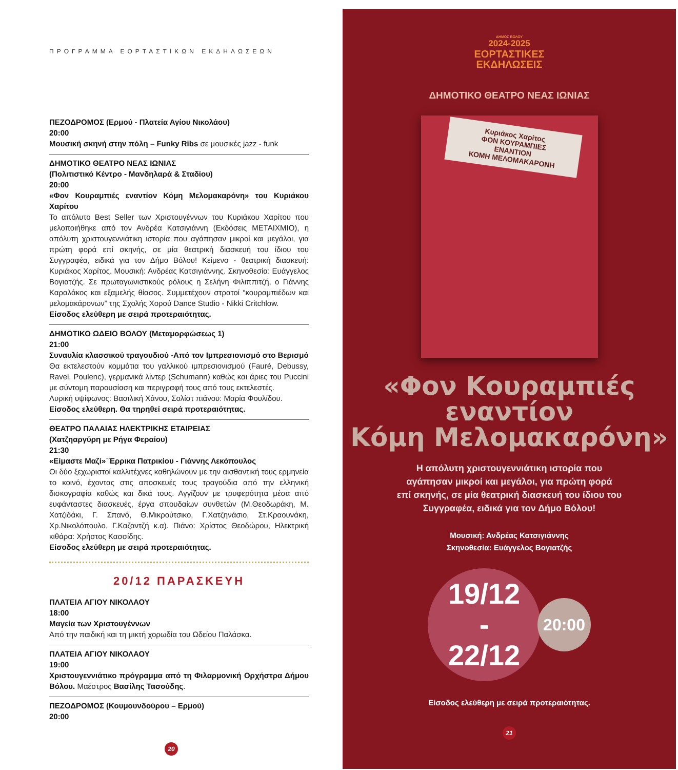ΠΡΟΓΡΑΜΜΑ ΕΟΡΤΑΣΤΙΚΩΝ ΕΚΔΗΛΩΣΕΩΝ
ΠΕΖΟΔΡΟΜΟΣ (Ερμού - Πλατεία Αγίου Νικολάου)
20:00
Μουσική σκηνή στην πόλη – Funky Ribs σε μουσικές jazz - funk
ΔΗΜΟΤΙΚΟ ΘΕΑΤΡΟ ΝΕΑΣ ΙΩΝΙΑΣ
(Πολιτιστικό Κέντρο - Μανδηλαρά & Σταδίου)
20:00
«Φον Κουραμπιές εναντίον Κόμη Μελομακαρόνη» του Κυριάκου Χαρίτου
Το απόλυτο Best Seller των Χριστουγέννων του Κυριάκου Χαρίτου που μελοποιήθηκε από τον Ανδρέα Κατσιγιάννη (Εκδόσεις ΜΕΤΑΙΧΜΙΟ), η απόλυτη χριστουγεννιάτικη ιστορία που αγάπησαν μικροί και μεγάλοι, για πρώτη φορά επί σκηνής, σε μία θεατρική διασκευή του ίδιου του Συγγραφέα, ειδικά για τον Δήμο Βόλου! Κείμενο - θεατρική διασκευή: Κυριάκος Χαρίτος. Μουσική: Ανδρέας Κατσιγιάννης. Σκηνοθεσία: Ευάγγελος Βογιατζής. Σε πρωταγωνιστικούς ρόλους η Σελήνη Φιλιππιτζή, ο Γιάννης Καραλάκος και εξαμελής θίασος. Συμμετέχουν στρατοί “κουραμπιέδων και μελομακάρονων” της Σχολής Χορού Dance Studio - Nikki Critchlow.
Είσοδος ελεύθερη με σειρά προτεραιότητας.
ΔΗΜΟΤΙΚΟ ΩΔΕΙΟ ΒΟΛΟΥ (Μεταμορφώσεως 1)
21:00
Συναυλία κλασσικού τραγουδιού -Από τον Ιμπρεσιονισμό στο Βερισμό
Θα εκτελεστούν κομμάτια του γαλλικού ιμπρεσιονισμού (Fauré, Debussy, Ravel, Poulenc), γερμανικά λίντερ (Schumann) καθώς και άριες του Puccini με σύντομη παρουσίαση και περιγραφή τους από τους εκτελεστές.
Λυρική υψίφωνος: Βασιλική Χάνου, Σολίστ πιάνου: Μαρία Φουλίδου.
Είσοδος ελεύθερη. Θα τηρηθεί σειρά προτεραιότητας.
ΘΕΑΤΡΟ ΠΑΛΑΙΑΣ ΗΛΕΚΤΡΙΚΗΣ ΕΤΑΙΡΕΙΑΣ
(Χατζηαργύρη με Ρήγα Φεραίου)
21:30
«Είμαστε Μαζί»΄Έρρικα Πατρικίου - Γιάννης Λεκόπουλος
Οι δύο ξεχωριστοί καλλιτέχνες καθηλώνουν με την αισθαντική τους ερμηνεία το κοινό, έχοντας στις αποσκευές τους τραγούδια από την ελληνική δισκογραφία καθώς και δικά τους. Αγγίζουν με τρυφερότητα μέσα από ευφάνταστες διασκευές, έργα σπουδαίων συνθετών (Μ.Θεοδωράκη, Μ. Χατζιδάκι, Γ. Σπανό, Θ.Μικρούτσικο, Γ.Χατζηνάσιο, Στ.Κραουνάκη, Χρ.Νικολόπουλο, Γ.Καζαντζή κ.α). Πιάνο: Χρίστος Θεοδώρου, Ηλεκτρική κιθάρα: Χρήστος Κασσίδης.
Είσοδος ελεύθερη με σειρά προτεραιότητας.
20/12 ΠΑΡΑΣΚΕΥΗ
ΠΛΑΤΕΙΑ ΑΓΙΟΥ ΝΙΚΟΛΑΟΥ
18:00
Μαγεία των Χριστουγέννων
Από την παιδική και τη μικτή χορωδία του Ωδείου Παλάσκα.
ΠΛΑΤΕΙΑ ΑΓΙΟΥ ΝΙΚΟΛΑΟΥ
19:00
Χριστουγεννιάτικο πρόγραμμα από τη Φιλαρμονική Ορχήστρα Δήμου Βόλου. Μαέστρος Βασίλης Τασούδης.
ΠΕΖΟΔΡΟΜΟΣ (Κουμουνδούρου – Ερμού)
20:00
20
ΔΗΜΟΣ ΒΟΛΟΥ
2024-2025
ΕΟΡΤΑΣΤΙΚΕΣ
ΕΚΔΗΛΩΣΕΙΣ
ΔΗΜΟΤΙΚΟ ΘΕΑΤΡΟ ΝΕΑΣ ΙΩΝΙΑΣ
Κυριάκος Χαρίτος
ΦΟΝ ΚΟΥΡΑΜΠΙΕΣ
ΕΝΑΝΤΙΟΝ
ΚΟΜΗ ΜΕΛΟΜΑΚΑΡΟΝΗ
«Φον Κουραμπιές
εναντίον
Κόμη Μελομακαρόνη»
Η απόλυτη χριστουγεννιάτικη ιστορία που
αγάπησαν μικροί και μεγάλοι, για πρώτη φορά
επί σκηνής, σε μία θεατρική διασκευή του ίδιου του
Συγγραφέα, ειδικά για τον Δήμο Βόλου!
Μουσική: Ανδρέας Κατσιγιάννης
Σκηνοθεσία: Ευάγγελος Βογιατζής
19/12
-
22/12
20:00
Είσοδος ελεύθερη με σειρά προτεραιότητας.
21